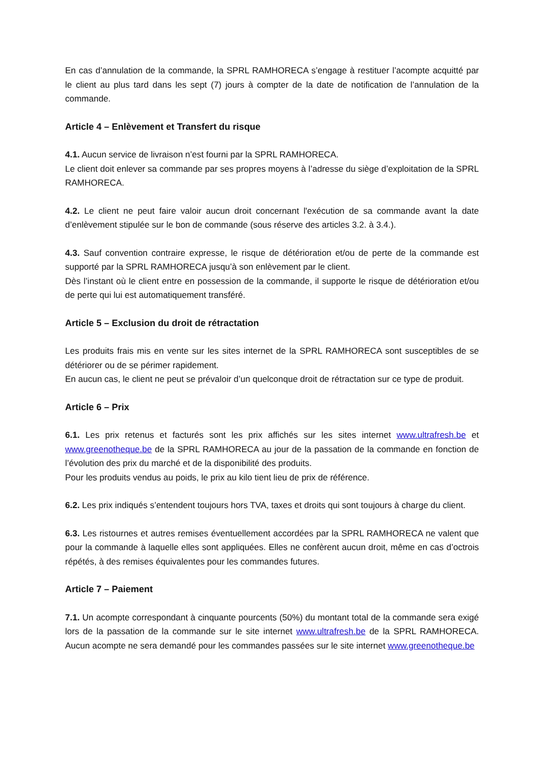En cas d’annulation de la commande, la SPRL RAMHORECA s’engage à restituer l’acompte acquitté par le client au plus tard dans les sept (7) jours à compter de la date de notification de l’annulation de la commande.
Article 4 – Enlèvement et Transfert du risque
4.1. Aucun service de livraison n’est fourni par la SPRL RAMHORECA.
Le client doit enlever sa commande par ses propres moyens à l’adresse du siège d’exploitation de la SPRL RAMHORECA.
4.2. Le client ne peut faire valoir aucun droit concernant l'exécution de sa commande avant la date d’enlèvement stipulée sur le bon de commande (sous réserve des articles 3.2. à 3.4.).
4.3. Sauf convention contraire expresse, le risque de détérioration et/ou de perte de la commande est supporté par la SPRL RAMHORECA jusqu’à son enlèvement par le client.
Dès l’instant où le client entre en possession de la commande, il supporte le risque de détérioration et/ou de perte qui lui est automatiquement transféré.
Article 5 – Exclusion du droit de rétractation
Les produits frais mis en vente sur les sites internet de la SPRL RAMHORECA sont susceptibles de se détériorer ou de se périmer rapidement.
En aucun cas, le client ne peut se prévaloir d’un quelconque droit de rétractation sur ce type de produit.
Article 6 – Prix
6.1. Les prix retenus et facturés sont les prix affichés sur les sites internet www.ultrafresh.be et www.greenotheque.be de la SPRL RAMHORECA au jour de la passation de la commande en fonction de l’évolution des prix du marché et de la disponibilité des produits.
Pour les produits vendus au poids, le prix au kilo tient lieu de prix de référence.
6.2. Les prix indiqués s’entendent toujours hors TVA, taxes et droits qui sont toujours à charge du client.
6.3. Les ristournes et autres remises éventuellement accordées par la SPRL RAMHORECA ne valent que pour la commande à laquelle elles sont appliquées. Elles ne confèrent aucun droit, même en cas d’octrois répétés, à des remises équivalentes pour les commandes futures.
Article 7 – Paiement
7.1. Un acompte correspondant à cinquante pourcents (50%) du montant total de la commande sera exigé lors de la passation de la commande sur le site internet www.ultrafresh.be de la SPRL RAMHORECA. Aucun acompte ne sera demandé pour les commandes passées sur le site internet www.greenotheque.be